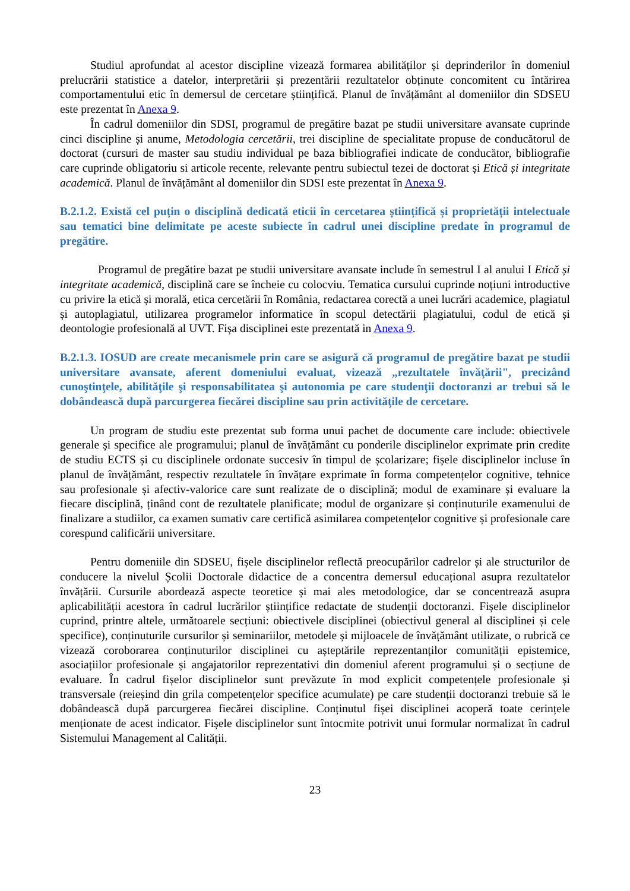Studiul aprofundat al acestor discipline vizează formarea abilităților și deprinderilor în domeniul prelucrării statistice a datelor, interpretării și prezentării rezultatelor obținute concomitent cu întărirea comportamentului etic în demersul de cercetare științifică. Planul de învățământ al domeniilor din SDSEU este prezentat în Anexa 9.
În cadrul domeniilor din SDSI, programul de pregătire bazat pe studii universitare avansate cuprinde cinci discipline și anume, Metodologia cercetării, trei discipline de specialitate propuse de conducătorul de doctorat (cursuri de master sau studiu individual pe baza bibliografiei indicate de conducător, bibliografie care cuprinde obligatoriu si articole recente, relevante pentru subiectul tezei de doctorat și Etică și integritate academică. Planul de învățământ al domeniilor din SDSI este prezentat în Anexa 9.
B.2.1.2. Există cel puțin o disciplină dedicată eticii în cercetarea științifică și proprietății intelectuale sau tematici bine delimitate pe aceste subiecte în cadrul unei discipline predate în programul de pregătire.
Programul de pregătire bazat pe studii universitare avansate include în semestrul I al anului I Etică și integritate academică, disciplină care se încheie cu colocviu. Tematica cursului cuprinde noțiuni introductive cu privire la etică și morală, etica cercetării în România, redactarea corectă a unei lucrări academice, plagiatul și autoplagiatul, utilizarea programelor informatice în scopul detectării plagiatului, codul de etică și deontologie profesională al UVT. Fișa disciplinei este prezentată in Anexa 9.
B.2.1.3. IOSUD are create mecanismele prin care se asigură că programul de pregătire bazat pe studii universitare avansate, aferent domeniului evaluat, vizează „rezultatele învăţării", precizând cunoştinţele, abilităţile şi responsabilitatea şi autonomia pe care studenţii doctoranzi ar trebui să le dobândească după parcurgerea fiecărei discipline sau prin activităţile de cercetare.
Un program de studiu este prezentat sub forma unui pachet de documente care include: obiectivele generale și specifice ale programului; planul de învățământ cu ponderile disciplinelor exprimate prin credite de studiu ECTS și cu disciplinele ordonate succesiv în timpul de școlarizare; fișele disciplinelor incluse în planul de învățământ, respectiv rezultatele în învățare exprimate în forma competențelor cognitive, tehnice sau profesionale și afectiv-valorice care sunt realizate de o disciplină; modul de examinare și evaluare la fiecare disciplină, ținând cont de rezultatele planificate; modul de organizare și conținuturile examenului de finalizare a studiilor, ca examen sumativ care certifică asimilarea competențelor cognitive și profesionale care corespund calificării universitare.
Pentru domeniile din SDSEU, fișele disciplinelor reflectă preocupărilor cadrelor și ale structurilor de conducere la nivelul Școlii Doctorale didactice de a concentra demersul educațional asupra rezultatelor învățării. Cursurile abordează aspecte teoretice și mai ales metodologice, dar se concentrează asupra aplicabilității acestora în cadrul lucrărilor științifice redactate de studenții doctoranzi. Fișele disciplinelor cuprind, printre altele, următoarele secțiuni: obiectivele disciplinei (obiectivul general al disciplinei și cele specifice), conținuturile cursurilor și seminariilor, metodele și mijloacele de învățământ utilizate, o rubrică ce vizează coroborarea conținuturilor disciplinei cu așteptările reprezentanților comunității epistemice, asociațiilor profesionale și angajatorilor reprezentativi din domeniul aferent programului și o secțiune de evaluare. În cadrul fișelor disciplinelor sunt prevăzute în mod explicit competențele profesionale și transversale (reieșind din grila competențelor specifice acumulate) pe care studenții doctoranzi trebuie să le dobândească după parcurgerea fiecărei discipline. Conținutul fișei disciplinei acoperă toate cerințele menționate de acest indicator. Fișele disciplinelor sunt întocmite potrivit unui formular normalizat în cadrul Sistemului Management al Calității.
23